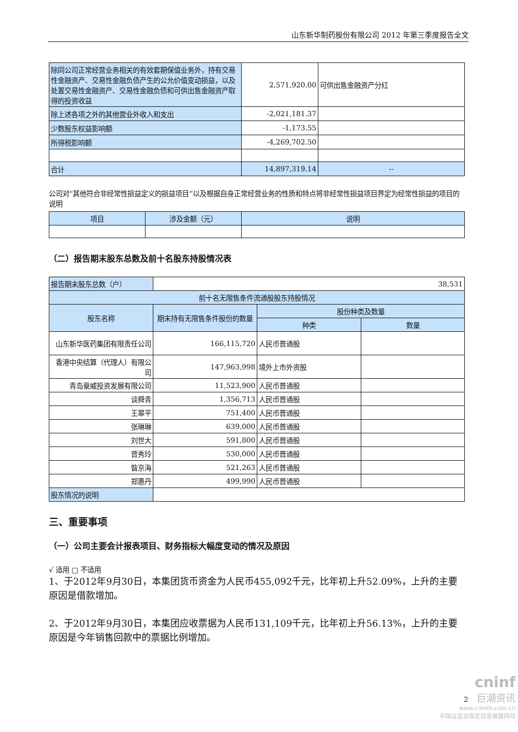山东新华制药股份有限公司 2012 年第三季度报告全文
| 除同公司正常经营业务相关的有效套期保值业务外，持有交易性金融资产、交易性金融负债产生的公允价值变动损益，以及处置交易性金融资产、交易性金融负债和可供出售金融资产取得的投资收益 | 2,571,920.00 | 可供出售金融资产分红 |
| 除上述各项之外的其他营业外收入和支出 | -2,021,181.37 | |
| 少数股东权益影响额 | -1,173.55 | |
| 所得税影响额 | -4,269,702.50 | |
| 合计 | 14,897,319.14 | -- |
公司对“其他符合非经常性损益定义的损益项目”以及根据自身正常经营业务的性质和特点将非经常性损益项目界定为经常性损益的项目的说明
| 项目 | 涉及金额（元） | 说明 |
| --- | --- | --- |
（二）报告期末股东总数及前十名股东持股情况表
| 报告期末股东总数（户） | 38,531 | | |
| 前十名无限售条件流通股股东持股情况 | | | |
| 股东名称 | 期末持有无限售条件股份的数量 | 股份种类及数量 | |
| | | 种类 | 数量 |
| 山东新华医药集团有限责任公司 | 166,115,720 | 人民币普通股 | |
| 香港中央结算（代理人）有限公司 | 147,963,998 | 境外上市外资股 | |
| 青岛豪威投资发展有限公司 | 11,523,900 | 人民币普通股 | |
| 谈舜青 | 1,356,713 | 人民币普通股 | |
| 王翠平 | 751,400 | 人民币普通股 | |
| 张琳琳 | 639,000 | 人民币普通股 | |
| 刘世大 | 591,800 | 人民币普通股 | |
| 曾秀玲 | 530,000 | 人民币普通股 | |
| 昝京海 | 521,263 | 人民币普通股 | |
| 郑惠丹 | 499,990 | 人民币普通股 | |
| 股东情况的说明 | | | |
三、重要事项
（一）公司主要会计报表项目、财务指标大幅度变动的情况及原因
√ 适用 □ 不适用
1、于2012年9月30日，本集团货币资金为人民币455,092千元，比年初上升52.09%，上升的主要原因是借款增加。
2、于2012年9月30日，本集团应收票据为人民币131,109千元，比年初上升56.13%，上升的主要原因是今年销售回款中的票据比例增加。
cninf
巨潮资讯
www.cninfo.com.cn
中国证监会指定信息披露网站
2